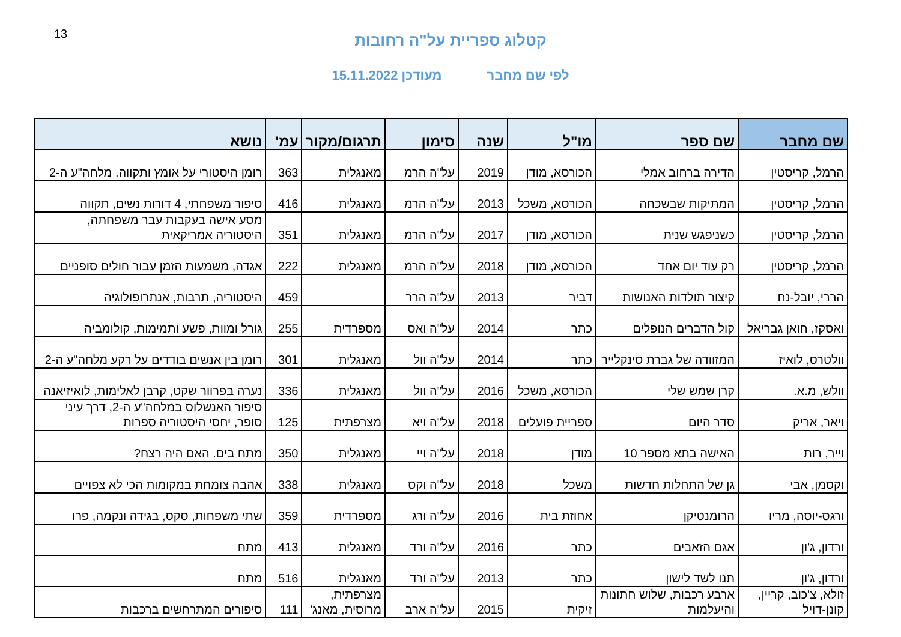13
קטלוג ספריית על"ה רחובות
לפי שם מחבר מעודכן 15.11.2022
| שם מחבר | שם ספר | מו"ל | שנה | סימון | תרגום/מקור | עמ' | נושא |
| --- | --- | --- | --- | --- | --- | --- | --- |
| הרמל, קריסטין | הדירה ברחוב אמלי | הכורסא, מודן | 2019 | על"ה הרמ | מאנגלית | 363 | רומן היסטורי על אומץ ותקווה. מלחה"ע ה-2 |
| הרמל, קריסטין | המתיקות שבשכחה | הכורסא, משכל | 2013 | על"ה הרמ | מאנגלית | 416 | סיפור משפחתי, 4 דורות נשים, תקווה |
| הרמל, קריסטין | כשניפגש שנית | הכורסא, מודן | 2017 | על"ה הרמ | מאנגלית | 351 | מסע אישה בעקבות עבר משפחתה, היסטוריה אמריקאית |
| הרמל, קריסטין | רק עוד יום אחד | הכורסא, מודן | 2018 | על"ה הרמ | מאנגלית | 222 | אגדה, משמעות הזמן עבור חולים סופניים |
| הררי, יובל-נח | קיצור תולדות האנושות | דביר | 2013 | על"ה הרר | | 459 | היסטוריה, תרבות, אנתרופולוגיה |
| ואסקז, חואן גבריאל | קול הדברים הנופלים | כתר | 2014 | על"ה ואס | מספרדית | 255 | גורל ומוות, פשע ותמימות, קולומביה |
| וולטרס, לואיז | המזוודה של גברת סינקלייר | כתר | 2014 | על"ה וול | מאנגלית | 301 | רומן בין אנשים בודדים על רקע מלחה"ע ה-2 |
| וולש, מ.א. | קרן שמש שלי | הכורסא, משכל | 2016 | על"ה וול | מאנגלית | 336 | נערה בפרוור שקט, קרבן לאלימות, לואיזיאנה |
| ויאר, אריק | סדר היום | ספריית פועלים | 2018 | על"ה ויא | מצרפתית | 125 | סיפור האנשלוס במלחה"ע ה-2, דרך עיני סופר, יחסי היסטוריה ספרות |
| וייר, רות | האישה בתא מספר 10 | מודן | 2018 | על"ה ויי | מאנגלית | 350 | מתח בים. האם היה רצח? |
| וקסמן, אבי | גן של התחלות חדשות | משכל | 2018 | על"ה וקס | מאנגלית | 338 | אהבה צומחת במקומות הכי לא צפויים |
| ורגס-יוסה, מריו | הרומנטיקן | אחוזת בית | 2016 | על"ה ורג | מספרדית | 359 | שתי משפחות, סקס, בגידה ונקמה, פרו |
| ורדון, ג'ון | אגם הזאבים | כתר | 2016 | על"ה ורד | מאנגלית | 413 | מתח |
| ורדון, ג'ון | תנו לשד לישון | כתר | 2013 | על"ה ורד | מאנגלית | 516 | מתח |
| זולא, צ'כוב, קריין, קונן-דויל | ארבע רכבות, שלוש חתונות והיעלמות | זיקית | 2015 | על"ה ארב | מצרפתית, מרוסית, מאנג' | 111 | סיפורים המתרחשים ברכבות |